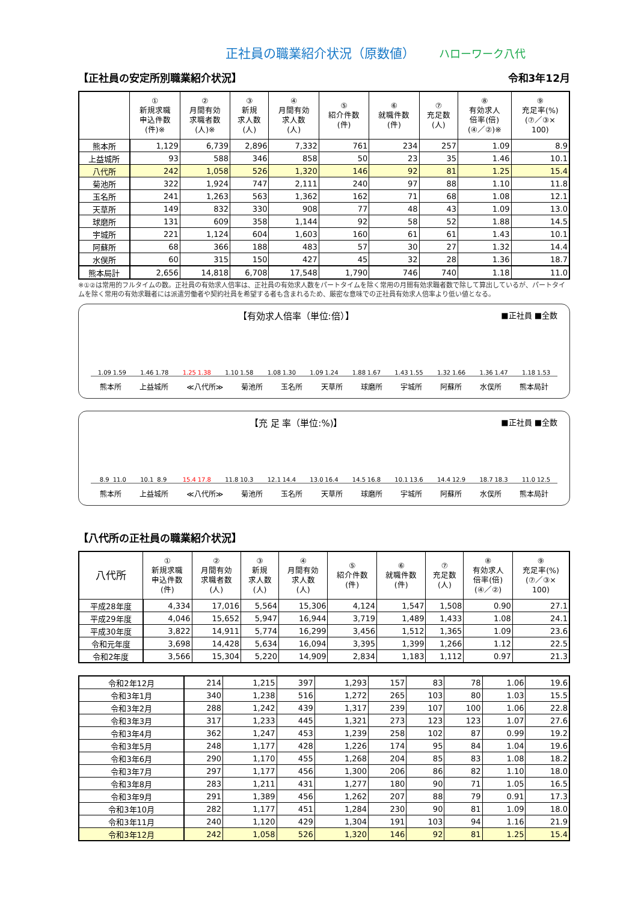正社員の職業紹介状況（原数値）
ハローワーク八代
【正社員の安定所別職業紹介状況】 令和3年12月
| | ① 新規求職 申込件数 (件)※ | ② 月間有効 求職者数 (人)※ | ③ 新規 求人数 (人) | ④ 月間有効 求人数 (人) | ⑤ 紹介件数 (件) | ⑥ 就職件数 (件) | ⑦ 充足数 (人) | ⑧ 有効求人 倍率(倍) (④／②)※ | ⑨ 充足率(%) (⑦／③× 100) |
| --- | --- | --- | --- | --- | --- | --- | --- | --- | --- |
| 熊本所 | 1,129 | 6,739 | 2,896 | 7,332 | 761 | 234 | 257 | 1.09 | 8.9 |
| 上益城所 | 93 | 588 | 346 | 858 | 50 | 23 | 35 | 1.46 | 10.1 |
| 八代所 | 242 | 1,058 | 526 | 1,320 | 146 | 92 | 81 | 1.25 | 15.4 |
| 菊池所 | 322 | 1,924 | 747 | 2,111 | 240 | 97 | 88 | 1.10 | 11.8 |
| 玉名所 | 241 | 1,263 | 563 | 1,362 | 162 | 71 | 68 | 1.08 | 12.1 |
| 天草所 | 149 | 832 | 330 | 908 | 77 | 48 | 43 | 1.09 | 13.0 |
| 球磨所 | 131 | 609 | 358 | 1,144 | 92 | 58 | 52 | 1.88 | 14.5 |
| 宇城所 | 221 | 1,124 | 604 | 1,603 | 160 | 61 | 61 | 1.43 | 10.1 |
| 阿蘇所 | 68 | 366 | 188 | 483 | 57 | 30 | 27 | 1.32 | 14.4 |
| 水俣所 | 60 | 315 | 150 | 427 | 45 | 32 | 28 | 1.36 | 18.7 |
| 熊本局計 | 2,656 | 14,818 | 6,708 | 17,548 | 1,790 | 746 | 740 | 1.18 | 11.0 |
※①②は常用的フルタイムの数。正社員の有効求人倍率は、正社員の有効求人数をパートタイムを除く常用の月間有効求職者数で除して算出しているが、パートタイムを除く常用の有効求職者には派遣労働者や契約社員を希望する者も含まれるため、厳密な意味での正社員有効求人倍率より低い値となる。
■正社員 ■全数
【有効求人倍率（単位:倍）】
1.09
1.59
1.46
1.78
1.25
1.38
1.10
1.58
1.08
1.30
1.09
1.24
1.88
1.67
1.43
1.55
1.32
1.66
1.36
1.47
1.18
1.53
熊本所 上益城所 ≪八代所≫ 菊池所 玉名所 天草所 球磨所 宇城所 阿蘇所 水俣所 熊本局計
■正社員 ■全数
【充 足 率（単位:%)】
8.9
11.0
10.1
8.9
15.4
17.8
11.8
10.3
12.1
14.4
13.0
16.4
14.5
16.8
10.1
13.6
14.4
12.9
18.7
18.3
11.0
12.5
熊本所 上益城所 ≪八代所≫ 菊池所 玉名所 天草所 球磨所 宇城所 阿蘇所 水俣所 熊本局計
【八代所の正社員の職業紹介状況】
| 八代所 | ① 新規求職 申込件数 (件) | ② 月間有効 求職者数 (人) | ③ 新規 求人数 (人) | ④ 月間有効 求人数 (人) | ⑤ 紹介件数 (件) | ⑥ 就職件数 (件) | ⑦ 充足数 (人) | ⑧ 有効求人 倍率(倍) (④／②) | ⑨ 充足率(%) (⑦／③× 100) |
| --- | --- | --- | --- | --- | --- | --- | --- | --- | --- |
| 平成28年度 | 4,334 | 17,016 | 5,564 | 15,306 | 4,124 | 1,547 | 1,508 | 0.90 | 27.1 |
| 平成29年度 | 4,046 | 15,652 | 5,947 | 16,944 | 3,719 | 1,489 | 1,433 | 1.08 | 24.1 |
| 平成30年度 | 3,822 | 14,911 | 5,774 | 16,299 | 3,456 | 1,512 | 1,365 | 1.09 | 23.6 |
| 令和元年度 | 3,698 | 14,428 | 5,634 | 16,094 | 3,395 | 1,399 | 1,266 | 1.12 | 22.5 |
| 令和2年度 | 3,566 | 15,304 | 5,220 | 14,909 | 2,834 | 1,183 | 1,112 | 0.97 | 21.3 |
| 令和2年12月 | 214 | 1,215 | 397 | 1,293 | 157 | 83 | 78 | 1.06 | 19.6 |
| 令和3年1月 | 340 | 1,238 | 516 | 1,272 | 265 | 103 | 80 | 1.03 | 15.5 |
| 令和3年2月 | 288 | 1,242 | 439 | 1,317 | 239 | 107 | 100 | 1.06 | 22.8 |
| 令和3年3月 | 317 | 1,233 | 445 | 1,321 | 273 | 123 | 123 | 1.07 | 27.6 |
| 令和3年4月 | 362 | 1,247 | 453 | 1,239 | 258 | 102 | 87 | 0.99 | 19.2 |
| 令和3年5月 | 248 | 1,177 | 428 | 1,226 | 174 | 95 | 84 | 1.04 | 19.6 |
| 令和3年6月 | 290 | 1,170 | 455 | 1,268 | 204 | 85 | 83 | 1.08 | 18.2 |
| 令和3年7月 | 297 | 1,177 | 456 | 1,300 | 206 | 86 | 82 | 1.10 | 18.0 |
| 令和3年8月 | 283 | 1,211 | 431 | 1,277 | 180 | 90 | 71 | 1.05 | 16.5 |
| 令和3年9月 | 291 | 1,389 | 456 | 1,262 | 207 | 88 | 79 | 0.91 | 17.3 |
| 令和3年10月 | 282 | 1,177 | 451 | 1,284 | 230 | 90 | 81 | 1.09 | 18.0 |
| 令和3年11月 | 240 | 1,120 | 429 | 1,304 | 191 | 103 | 94 | 1.16 | 21.9 |
| 令和3年12月 | 242 | 1,058 | 526 | 1,320 | 146 | 92 | 81 | 1.25 | 15.4 |